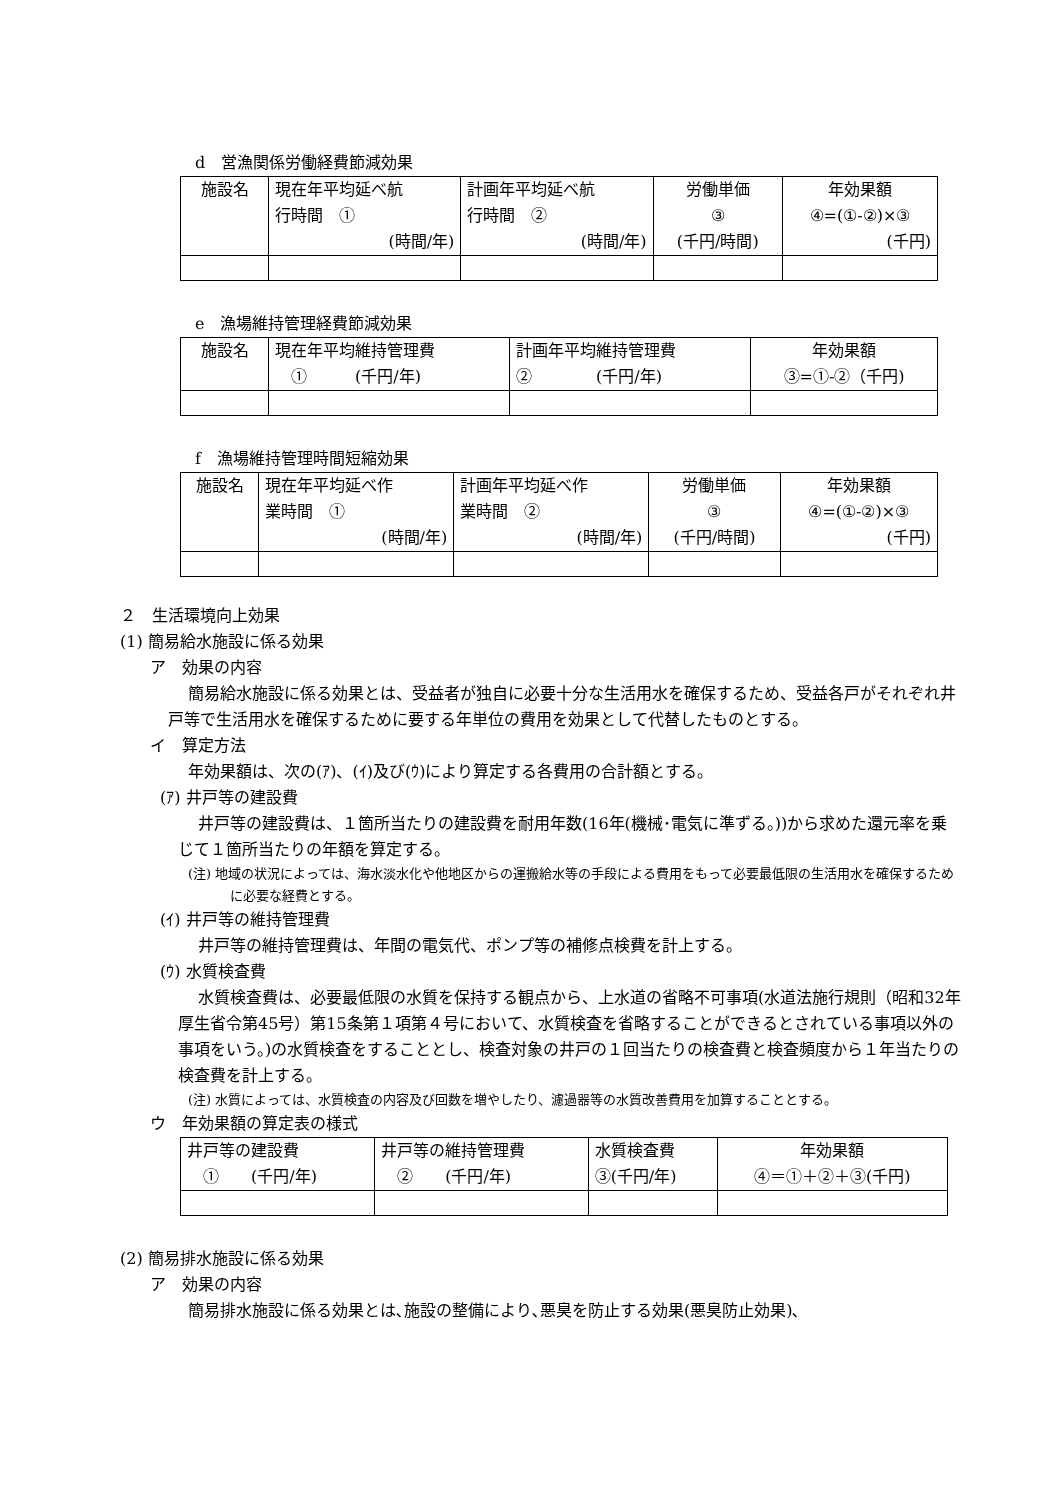d　営漁関係労働経費節減効果
| 施設名 | 現在年平均延べ航 行時間 ① (時間/年) | 計画年平均延べ航 行時間 ② (時間/年) | 労働単価 ③ (千円/時間) | 年効果額 ④=(①-②)×③ (千円) |
| --- | --- | --- | --- | --- |
e　漁場維持管理経費節減効果
| 施設名 | 現在年平均維持管理費 ① (千円/年) | 計画年平均維持管理費 ② (千円/年) | 年効果額 ③=①-②（千円) |
| --- | --- | --- | --- |
f　漁場維持管理時間短縮効果
| 施設名 | 現在年平均延べ作 業時間 ① (時間/年) | 計画年平均延べ作 業時間 ② (時間/年) | 労働単価 ③ (千円/時間) | 年効果額 ④=(①-②)×③ (千円) |
| --- | --- | --- | --- | --- |
２　生活環境向上効果
(1) 簡易給水施設に係る効果
ア　効果の内容
簡易給水施設に係る効果とは、受益者が独自に必要十分な生活用水を確保するため、受益各戸がそれぞれ井戸等で生活用水を確保するために要する年単位の費用を効果として代替したものとする。
イ　算定方法
年効果額は、次の(ｱ)、(ｲ)及び(ｳ)により算定する各費用の合計額とする。
(ｱ) 井戸等の建設費
井戸等の建設費は、１箇所当たりの建設費を耐用年数(16年(機械･電気に準ずる。))から求めた還元率を乗じて１箇所当たりの年額を算定する。
(注) 地域の状況によっては、海水淡水化や他地区からの運搬給水等の手段による費用をもって必要最低限の生活用水を確保するために必要な経費とする。
(ｲ) 井戸等の維持管理費
井戸等の維持管理費は、年間の電気代、ポンプ等の補修点検費を計上する。
(ｳ) 水質検査費
水質検査費は、必要最低限の水質を保持する観点から、上水道の省略不可事項(水道法施行規則（昭和32年厚生省令第45号）第15条第１項第４号において、水質検査を省略することができるとされている事項以外の事項をいう。)の水質検査をすることとし、検査対象の井戸の１回当たりの検査費と検査頻度から１年当たりの検査費を計上する。
(注) 水質によっては、水質検査の内容及び回数を増やしたり、濾過器等の水質改善費用を加算することとする。
ウ　年効果額の算定表の様式
| 井戸等の建設費 ① (千円/年) | 井戸等の維持管理費 ② (千円/年) | 水質検査費 ③(千円/年) | 年効果額 ④＝①＋②＋③(千円) |
| --- | --- | --- | --- |
(2) 簡易排水施設に係る効果
ア　効果の内容
簡易排水施設に係る効果とは､施設の整備により､悪臭を防止する効果(悪臭防止効果)､